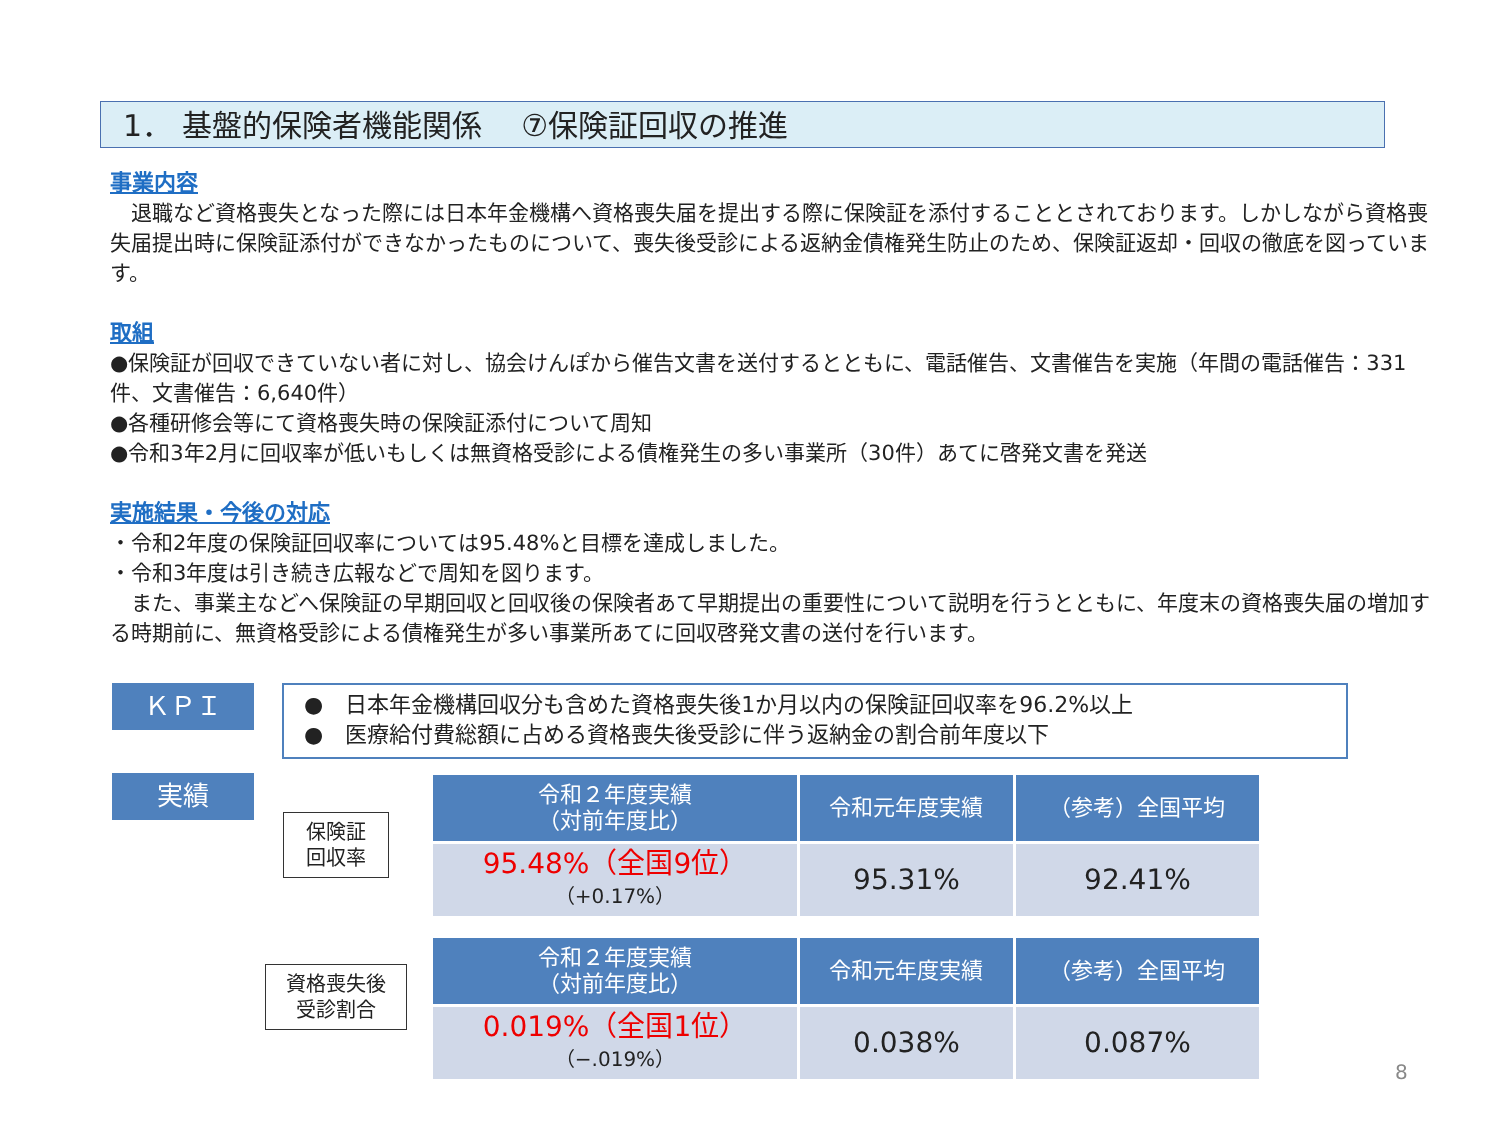1． 基盤的保険者機能関係　 ⑦保険証回収の推進
事業内容
　退職など資格喪失となった際には日本年金機構へ資格喪失届を提出する際に保険証を添付することとされております。しかしながら資格喪失届提出時に保険証添付ができなかったものについて、喪失後受診による返納金債権発生防止のため、保険証返却・回収の徹底を図っています。
取組
●保険証が回収できていない者に対し、協会けんぽから催告文書を送付するとともに、電話催告、文書催告を実施（年間の電話催告：331件、文書催告：6,640件）
●各種研修会等にて資格喪失時の保険証添付について周知
●令和3年2月に回収率が低いもしくは無資格受診による債権発生の多い事業所（30件）あてに啓発文書を発送
実施結果・今後の対応
・令和2年度の保険証回収率については95.48%と目標を達成しました。
・令和3年度は引き続き広報などで周知を図ります。
　また、事業主などへ保険証の早期回収と回収後の保険者あて早期提出の重要性について説明を行うとともに、年度末の資格喪失届の増加する時期前に、無資格受診による債権発生が多い事業所あてに回収啓発文書の送付を行います。
ＫＰＩ
●　日本年金機構回収分も含めた資格喪失後1か月以内の保険証回収率を96.2%以上
●　医療給付費総額に占める資格喪失後受診に伴う返納金の割合前年度以下
実績
保険証
回収率
| 令和２年度実績 （対前年度比） | 令和元年度実績 | （参考）全国平均 |
| --- | --- | --- |
| 95.48%（全国9位） （+0.17%） | 95.31% | 92.41% |
資格喪失後
受診割合
| 令和２年度実績 （対前年度比） | 令和元年度実績 | （参考）全国平均 |
| --- | --- | --- |
| 0.019%（全国1位） （−.019%） | 0.038% | 0.087% |
8